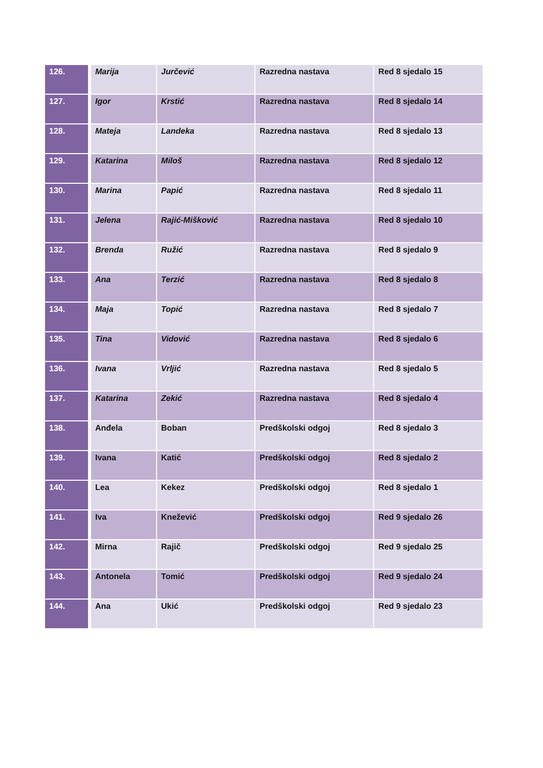| 126. | Marija | Jurčević | Razredna nastava | Red 8 sjedalo 15 |
| 127. | Igor | Krstić | Razredna nastava | Red 8 sjedalo 14 |
| 128. | Mateja | Landeka | Razredna nastava | Red 8 sjedalo 13 |
| 129. | Katarina | Miloš | Razredna nastava | Red 8 sjedalo 12 |
| 130. | Marina | Papić | Razredna nastava | Red 8 sjedalo 11 |
| 131. | Jelena | Rajić-Mišković | Razredna nastava | Red 8 sjedalo 10 |
| 132. | Brenda | Ružić | Razredna nastava | Red 8 sjedalo 9 |
| 133. | Ana | Terzić | Razredna nastava | Red 8 sjedalo 8 |
| 134. | Maja | Topić | Razredna nastava | Red 8 sjedalo 7 |
| 135. | Tina | Vidović | Razredna nastava | Red 8 sjedalo 6 |
| 136. | Ivana | Vrljić | Razredna nastava | Red 8 sjedalo 5 |
| 137. | Katarina | Zekić | Razredna nastava | Red 8 sjedalo 4 |
| 138. | Anđela | Boban | Predškolski odgoj | Red 8 sjedalo 3 |
| 139. | Ivana | Katić | Predškolski odgoj | Red 8 sjedalo 2 |
| 140. | Lea | Kekez | Predškolski odgoj | Red 8 sjedalo 1 |
| 141. | Iva | Knežević | Predškolski odgoj | Red 9 sjedalo 26 |
| 142. | Mirna | Rajič | Predškolski odgoj | Red 9 sjedalo 25 |
| 143. | Antonela | Tomić | Predškolski odgoj | Red 9 sjedalo 24 |
| 144. | Ana | Ukić | Predškolski odgoj | Red 9 sjedalo 23 |